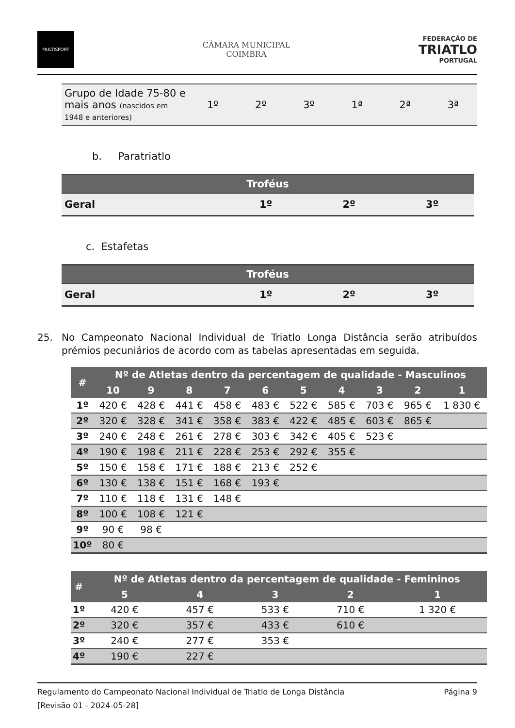MULTISPORT
CÂMARA MUNICIPAL
COIMBRA
FEDERAÇÃO DE
TRIATLO
PORTUGAL
| Grupo de Idade 75-80 e mais anos (nascidos em 1948 e anteriores) | 1º | 2º | 3º | 1ª | 2ª | 3ª |
b. Paratriatlo
| Troféus | | | |
| --- | --- | --- | --- |
| Geral | 1º | 2º | 3º |
c. Estafetas
| Troféus | | | |
| --- | --- | --- | --- |
| Geral | 1º | 2º | 3º |
25. No Campeonato Nacional Individual de Triatlo Longa Distância serão atribuídos prémios pecuniários de acordo com as tabelas apresentadas em seguida.
| # | Nº de Atletas dentro da percentagem de qualidade - Masculinos | | | | | | | | | |
| --- | --- | --- | --- | --- | --- | --- | --- | --- | --- | --- |
| | 10 | 9 | 8 | 7 | 6 | 5 | 4 | 3 | 2 | 1 |
| 1º | 420 € | 428 € | 441 € | 458 € | 483 € | 522 € | 585 € | 703 € | 965 € | 1 830 € |
| 2º | 320 € | 328 € | 341 € | 358 € | 383 € | 422 € | 485 € | 603 € | 865 € | |
| 3º | 240 € | 248 € | 261 € | 278 € | 303 € | 342 € | 405 € | 523 € | | |
| 4º | 190 € | 198 € | 211 € | 228 € | 253 € | 292 € | 355 € | | | |
| 5º | 150 € | 158 € | 171 € | 188 € | 213 € | 252 € | | | | |
| 6º | 130 € | 138 € | 151 € | 168 € | 193 € | | | | | |
| 7º | 110 € | 118 € | 131 € | 148 € | | | | | | |
| 8º | 100 € | 108 € | 121 € | | | | | | | |
| 9º | 90 € | 98 € | | | | | | | | |
| 10º | 80 € | | | | | | | | | |
| # | Nº de Atletas dentro da percentagem de qualidade - Femininos | | | | |
| --- | --- | --- | --- | --- | --- |
| | 5 | 4 | 3 | 2 | 1 |
| 1º | 420 € | 457 € | 533 € | 710 € | 1 320 € |
| 2º | 320 € | 357 € | 433 € | 610 € | |
| 3º | 240 € | 277 € | 353 € | | |
| 4º | 190 € | 227 € | | | |
Regulamento do Campeonato Nacional Individual de Triatlo de Longa Distância Página 9
[Revisão 01 - 2024-05-28]